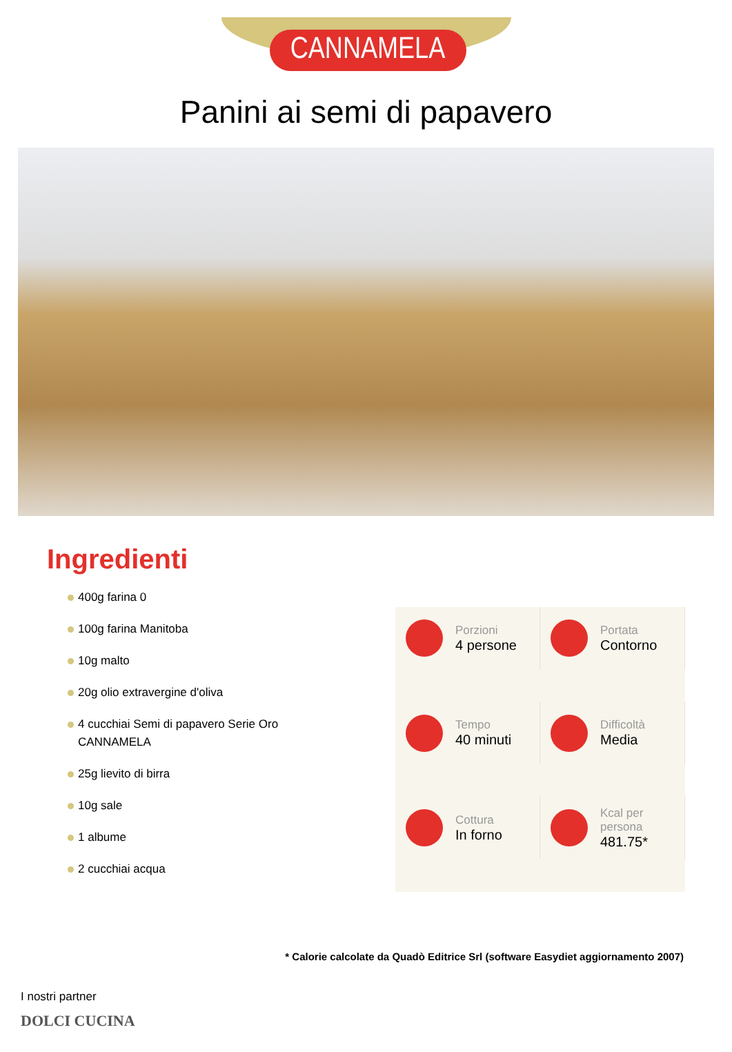CANNAMELA
Panini ai semi di papavero
Ingredienti
400g farina 0
100g farina Manitoba
10g malto
20g olio extravergine d'oliva
4 cucchiai Semi di papavero Serie Oro CANNAMELA
25g lievito di birra
10g sale
1 albume
2 cucchiai acqua
Porzioni
4 persone
Portata
Contorno
Tempo
40 minuti
Difficoltà
Media
Cottura
In forno
Kcal per persona
481.75*
* Calorie calcolate da Quadò Editrice Srl (software Easydiet aggiornamento 2007)
I nostri partner
DOLCI CUCINA